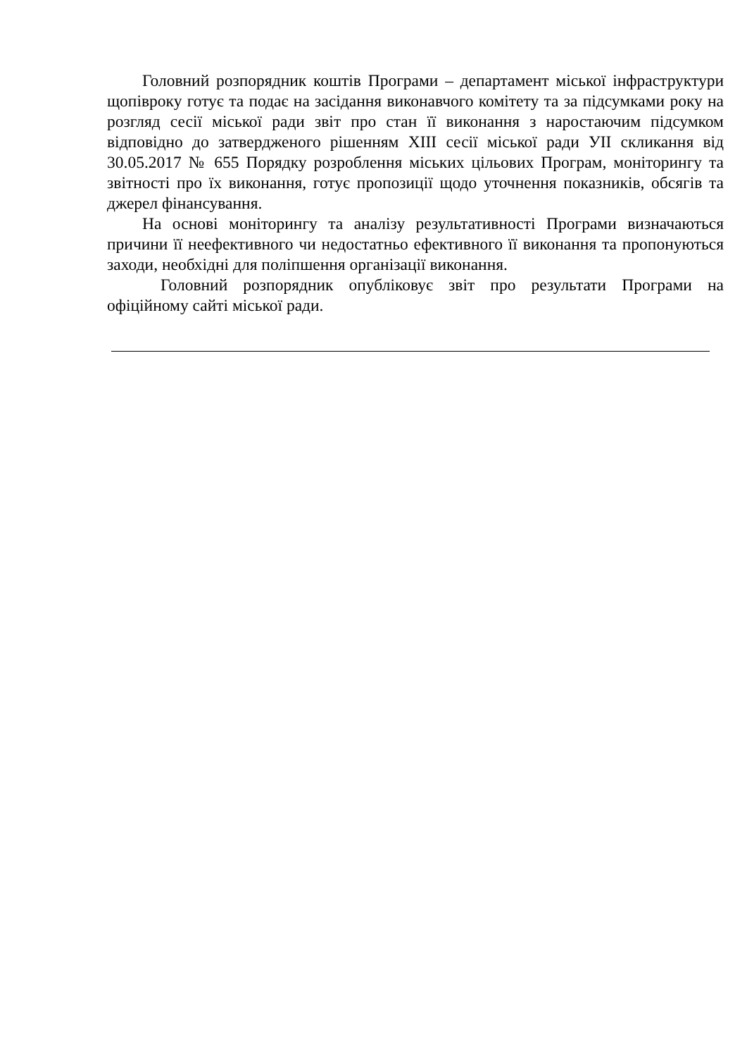Головний розпорядник коштів Програми – департамент міської інфраструктури щопівроку готує та подає на засідання виконавчого комітету та за підсумками року на розгляд сесії міської ради звіт про стан її виконання з наростаючим підсумком відповідно до затвердженого рішенням XIII сесії міської ради УІІ скликання від 30.05.2017 № 655 Порядку розроблення міських цільових Програм, моніторингу та звітності про їх виконання, готує пропозиції щодо уточнення показників, обсягів та джерел фінансування.
На основі моніторингу та аналізу результативності Програми визначаються причини її неефективного чи недостатньо ефективного її виконання та пропонуються заходи, необхідні для поліпшення організації виконання.
Головний розпорядник опубліковує звіт про результати Програми на офіційному сайті міської ради.